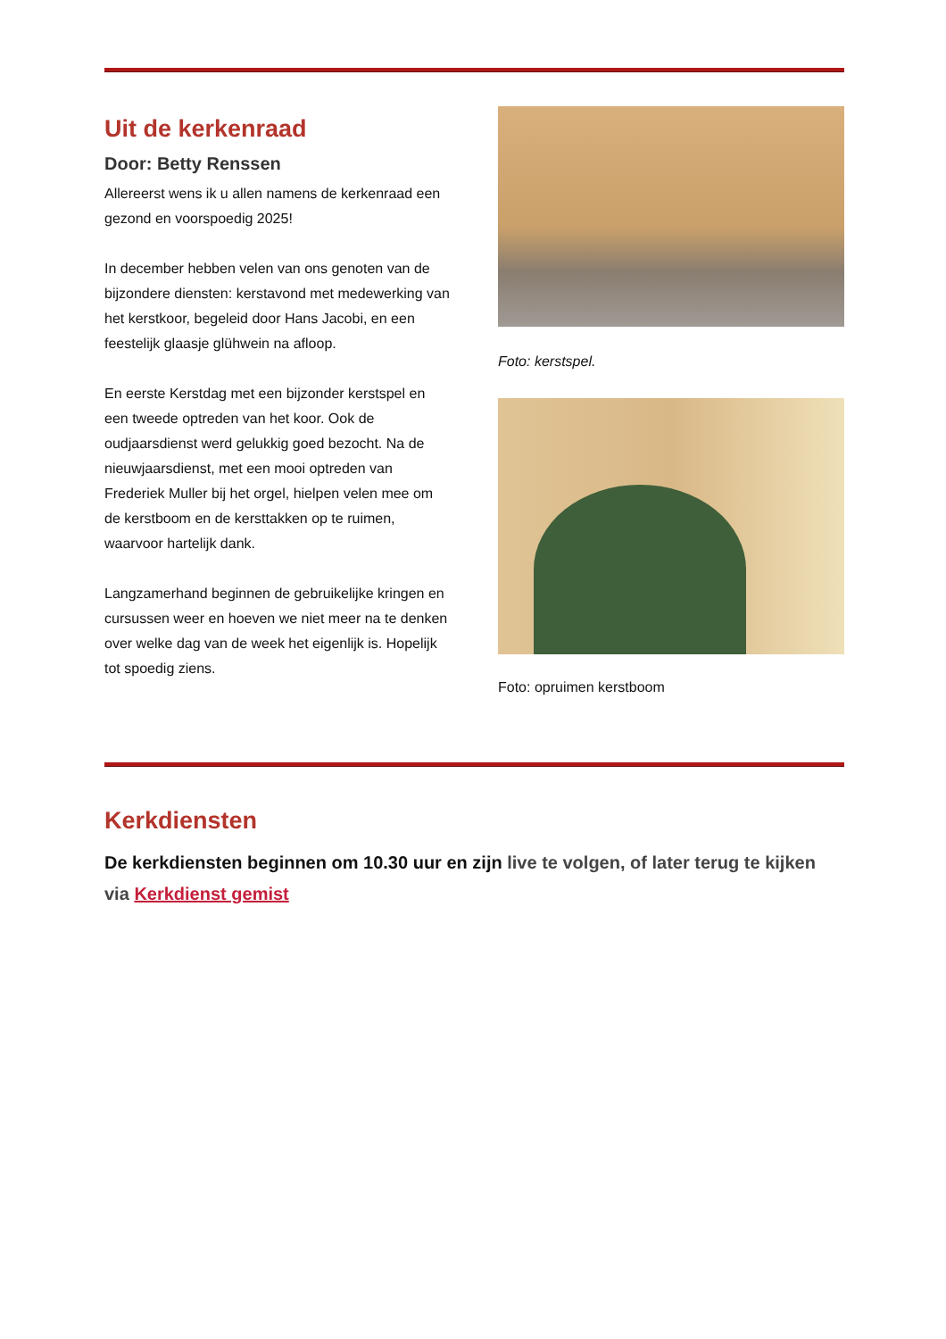Uit de kerkenraad
Door: Betty Renssen
Allereerst wens ik u allen namens de kerkenraad een gezond en voorspoedig 2025!
In december hebben velen van ons genoten van de bijzondere diensten: kerstavond met medewerking van het kerstkoor, begeleid door Hans Jacobi, en een feestelijk glaasje glühwein na afloop.
En eerste Kerstdag met een bijzonder kerstspel en een tweede optreden van het koor. Ook de oudjaarsdienst werd gelukkig goed bezocht. Na de nieuwjaarsdienst, met een mooi optreden van Frederiek Muller bij het orgel, hielpen velen mee om de kerstboom en de kersttakken op te ruimen, waarvoor hartelijk dank.
Langzamerhand beginnen de gebruikelijke kringen en cursussen weer en hoeven we niet meer na te denken over welke dag van de week het eigenlijk is. Hopelijk tot spoedig ziens.
Foto: kerstspel.
Foto: opruimen kerstboom
Kerkdiensten
De kerkdiensten beginnen om 10.30 uur en zijn live te volgen, of later terug te kijken via Kerkdienst gemist